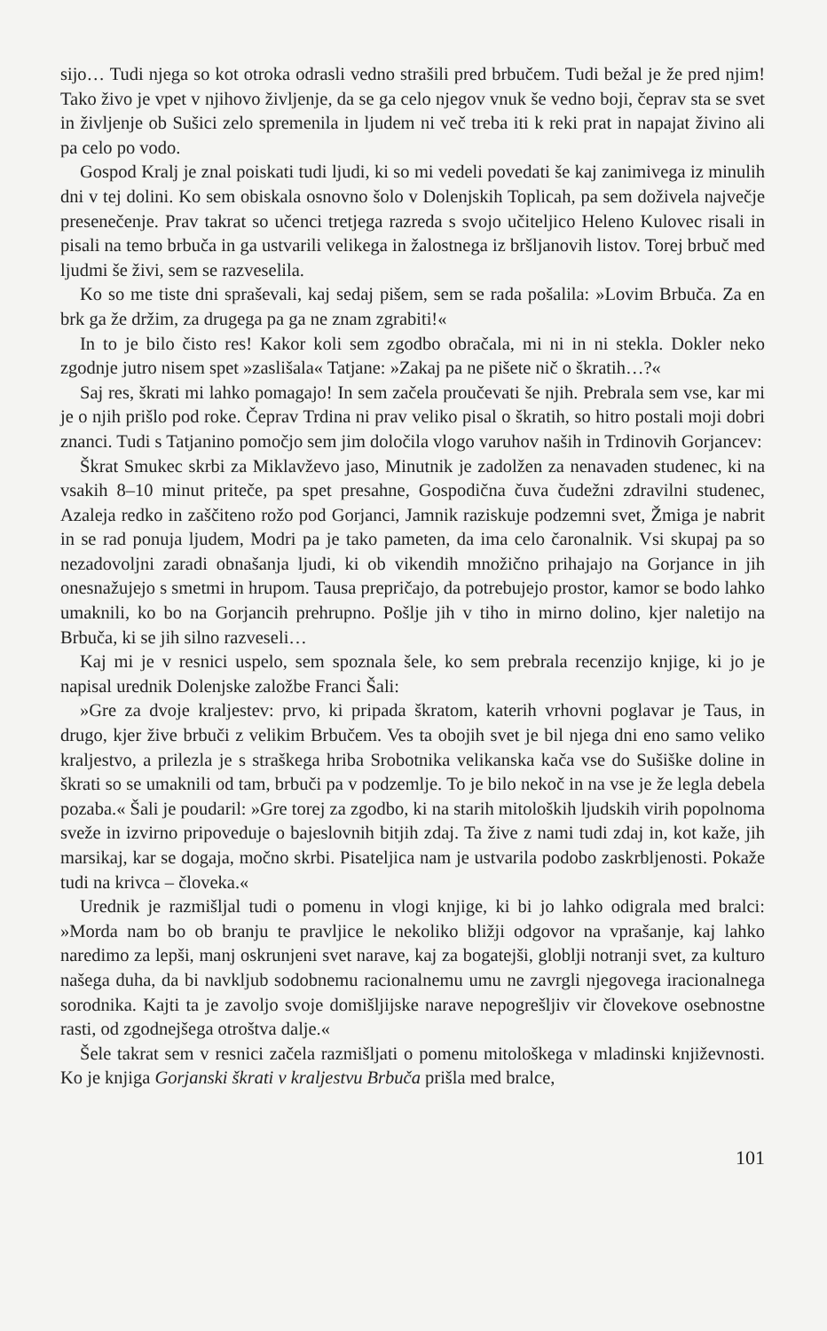sijo… Tudi njega so kot otroka odrasli vedno strašili pred brbučem. Tudi bežal je že pred njim! Tako živo je vpet v njihovo življenje, da se ga celo njegov vnuk še vedno boji, čeprav sta se svet in življenje ob Sušici zelo spremenila in ljudem ni več treba iti k reki prat in napajat živino ali pa celo po vodo.
Gospod Kralj je znal poiskati tudi ljudi, ki so mi vedeli povedati še kaj zanimivega iz minulih dni v tej dolini. Ko sem obiskala osnovno šolo v Dolenjskih Toplicah, pa sem doživela največje presenečenje. Prav takrat so učenci tretjega razreda s svojo učiteljico Heleno Kulovec risali in pisali na temo brbuča in ga ustvarili velikega in žalostnega iz bršljanovih listov. Torej brbuč med ljudmi še živi, sem se razveselila.
Ko so me tiste dni spraševali, kaj sedaj pišem, sem se rada pošalila: »Lovim Brbuča. Za en brk ga že držim, za drugega pa ga ne znam zgrabiti!«
In to je bilo čisto res! Kakor koli sem zgodbo obračala, mi ni in ni stekla. Dokler neko zgodnje jutro nisem spet »zaslišala« Tatjane: »Zakaj pa ne pišete nič o škratih…?«
Saj res, škrati mi lahko pomagajo! In sem začela proučevati še njih. Prebrala sem vse, kar mi je o njih prišlo pod roke. Čeprav Trdina ni prav veliko pisal o škratih, so hitro postali moji dobri znanci. Tudi s Tatjanino pomočjo sem jim določila vlogo varuhov naših in Trdinovih Gorjancev:
Škrat Smukec skrbi za Miklavževo jaso, Minutnik je zadolžen za nenavaden studenec, ki na vsakih 8–10 minut priteče, pa spet presahne, Gospodična čuva čudežni zdravilni studenec, Azaleja redko in zaščiteno rožo pod Gorjanci, Jamnik raziskuje podzemni svet, Žmiga je nabrit in se rad ponuja ljudem, Modri pa je tako pameten, da ima celo čaronalnik. Vsi skupaj pa so nezadovoljni zaradi obnašanja ljudi, ki ob vikendih množično prihajajo na Gorjance in jih onesnažujejo s smetmi in hrupom. Tausa prepričajo, da potrebujejo prostor, kamor se bodo lahko umaknili, ko bo na Gorjancih prehrupno. Pošlje jih v tiho in mirno dolino, kjer naletijo na Brbuča, ki se jih silno razveseli…
Kaj mi je v resnici uspelo, sem spoznala šele, ko sem prebrala recenzijo knjige, ki jo je napisal urednik Dolenjske založbe Franci Šali:
»Gre za dvoje kraljestev: prvo, ki pripada škratom, katerih vrhovni poglavar je Taus, in drugo, kjer žive brbuči z velikim Brbučem. Ves ta obojih svet je bil njega dni eno samo veliko kraljestvo, a prilezla je s straškega hriba Srobotnika velikanska kača vse do Sušiške doline in škrati so se umaknili od tam, brbuči pa v podzemlje. To je bilo nekoč in na vse je že legla debela pozaba.« Šali je poudaril: »Gre torej za zgodbo, ki na starih mitoloških ljudskih virih popolnoma sveže in izvirno pripoveduje o bajeslovnih bitjih zdaj. Ta žive z nami tudi zdaj in, kot kaže, jih marsikaj, kar se dogaja, močno skrbi. Pisateljica nam je ustvarila podobo zaskrbljenosti. Pokaže tudi na krivca – človeka.«
Urednik je razmišljal tudi o pomenu in vlogi knjige, ki bi jo lahko odigrala med bralci: »Morda nam bo ob branju te pravljice le nekoliko bližji odgovor na vprašanje, kaj lahko naredimo za lepši, manj oskrunjeni svet narave, kaj za bogatejši, globlji notranji svet, za kulturo našega duha, da bi navkljub sodobnemu racionalnemu umu ne zavrgli njegovega iracionalnega sorodnika. Kajti ta je zavoljo svoje domišljijske narave nepogrešljiv vir človekove osebnostne rasti, od zgodnejšega otroštva dalje.«
Šele takrat sem v resnici začela razmišljati o pomenu mitološkega v mladinski književnosti. Ko je knjiga Gorjanski škrati v kraljestvu Brbuča prišla med bralce,
101